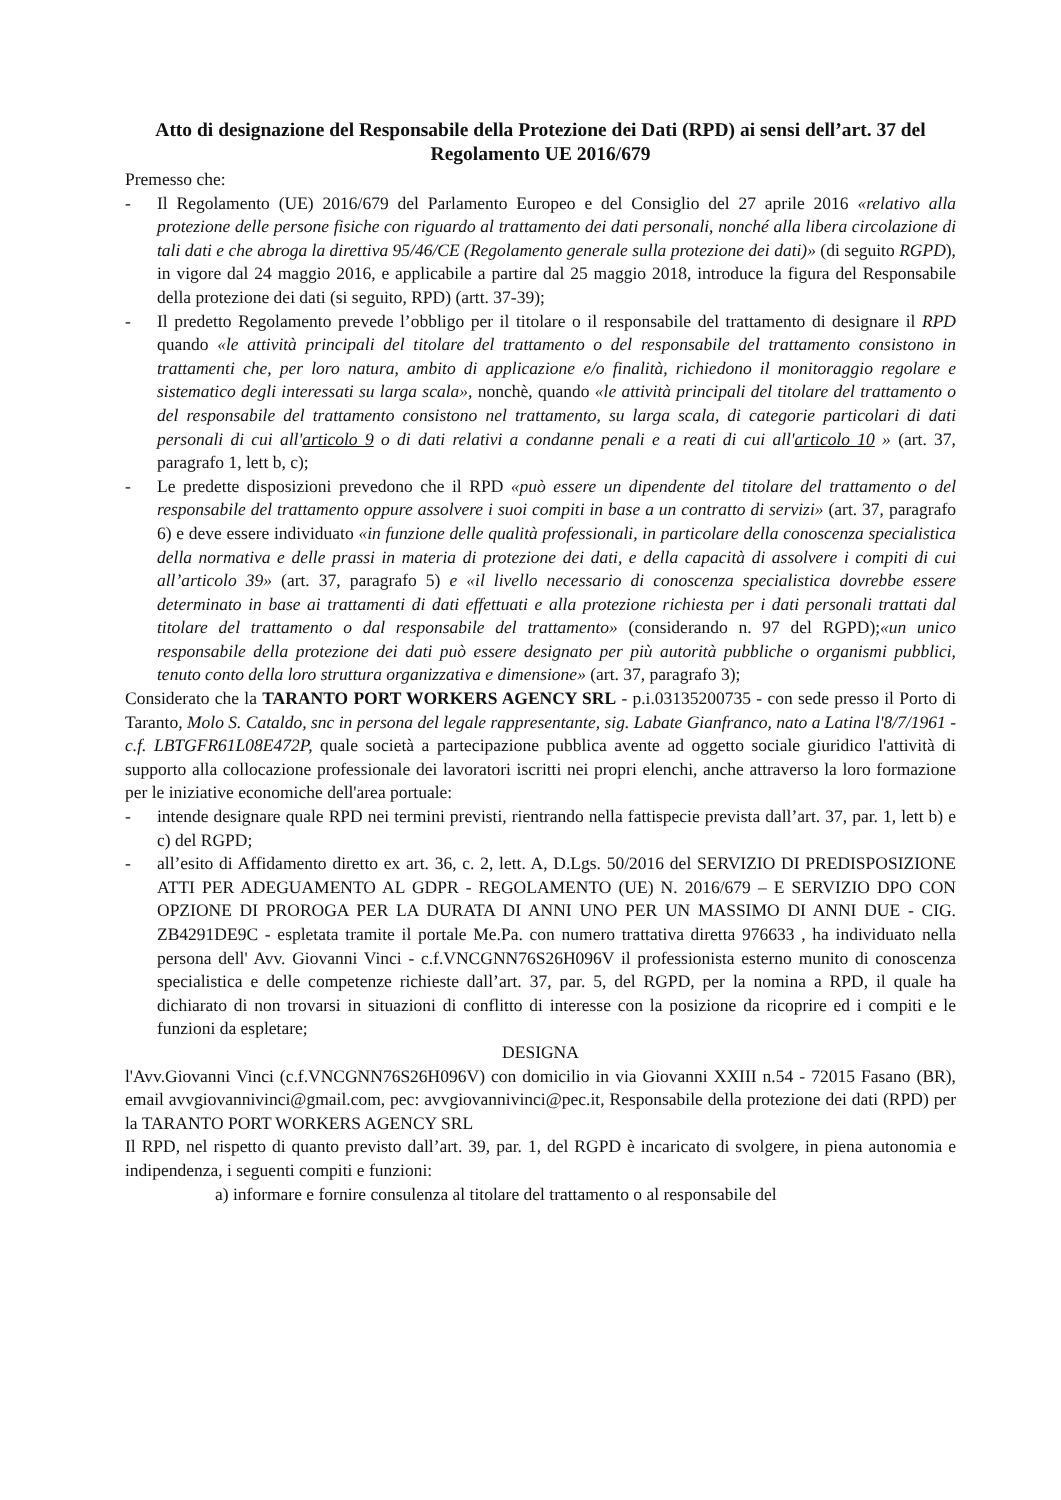Atto di designazione del Responsabile della Protezione dei Dati (RPD) ai sensi dell’art. 37 del Regolamento UE 2016/679
Premesso che:
- Il Regolamento (UE) 2016/679 del Parlamento Europeo e del Consiglio del 27 aprile 2016 «relativo alla protezione delle persone fisiche con riguardo al trattamento dei dati personali, nonché alla libera circolazione di tali dati e che abroga la direttiva 95/46/CE (Regolamento generale sulla protezione dei dati)» (di seguito RGPD), in vigore dal 24 maggio 2016, e applicabile a partire dal 25 maggio 2018, introduce la figura del Responsabile della protezione dei dati (si seguito, RPD) (artt. 37-39);
- Il predetto Regolamento prevede l’obbligo per il titolare o il responsabile del trattamento di designare il RPD quando «le attività principali del titolare del trattamento o del responsabile del trattamento consistono in trattamenti che, per loro natura, ambito di applicazione e/o finalità, richiedono il monitoraggio regolare e sistematico degli interessati su larga scala», nonchè, quando «le attività principali del titolare del trattamento o del responsabile del trattamento consistono nel trattamento, su larga scala, di categorie particolari di dati personali di cui all'articolo 9 o di dati relativi a condanne penali e a reati di cui all'articolo 10 » (art. 37, paragrafo 1, lett b, c);
- Le predette disposizioni prevedono che il RPD «può essere un dipendente del titolare del trattamento o del responsabile del trattamento oppure assolvere i suoi compiti in base a un contratto di servizi» (art. 37, paragrafo 6) e deve essere individuato «in funzione delle qualità professionali, in particolare della conoscenza specialistica della normativa e delle prassi in materia di protezione dei dati, e della capacità di assolvere i compiti di cui all’articolo 39» (art. 37, paragrafo 5) e «il livello necessario di conoscenza specialistica dovrebbe essere determinato in base ai trattamenti di dati effettuati e alla protezione richiesta per i dati personali trattati dal titolare del trattamento o dal responsabile del trattamento» (considerando n. 97 del RGPD);«un unico responsabile della protezione dei dati può essere designato per più autorità pubbliche o organismi pubblici, tenuto conto della loro struttura organizzativa e dimensione» (art. 37, paragrafo 3);
Considerato che la TARANTO PORT WORKERS AGENCY SRL - p.i.03135200735 - con sede presso il Porto di Taranto, Molo S. Cataldo, snc in persona del legale rappresentante, sig. Labate Gianfranco, nato a Latina l'8/7/1961 - c.f. LBTGFR61L08E472P, quale società a partecipazione pubblica avente ad oggetto sociale giuridico l'attività di supporto alla collocazione professionale dei lavoratori iscritti nei propri elenchi, anche attraverso la loro formazione per le iniziative economiche dell'area portuale:
- intende designare quale RPD nei termini previsti, rientrando nella fattispecie prevista dall’art. 37, par. 1, lett b) e c) del RGPD;
- all’esito di Affidamento diretto ex art. 36, c. 2, lett. A, D.Lgs. 50/2016 del SERVIZIO DI PREDISPOSIZIONE ATTI PER ADEGUAMENTO AL GDPR - REGOLAMENTO (UE) N. 2016/679 – E SERVIZIO DPO CON OPZIONE DI PROROGA PER LA DURATA DI ANNI UNO PER UN MASSIMO DI ANNI DUE - CIG. ZB4291DE9C - espletata tramite il portale Me.Pa. con numero trattativa diretta 976633 , ha individuato nella persona dell' Avv. Giovanni Vinci - c.f.VNCGNN76S26H096V il professionista esterno munito di conoscenza specialistica e delle competenze richieste dall’art. 37, par. 5, del RGPD, per la nomina a RPD, il quale ha dichiarato di non trovarsi in situazioni di conflitto di interesse con la posizione da ricoprire ed i compiti e le funzioni da espletare;
DESIGNA
l'Avv.Giovanni Vinci (c.f.VNCGNN76S26H096V) con domicilio in via Giovanni XXIII n.54 - 72015 Fasano (BR), email avvgiovannivinci@gmail.com, pec: avvgiovannivinci@pec.it, Responsabile della protezione dei dati (RPD) per la TARANTO PORT WORKERS AGENCY SRL
Il RPD, nel rispetto di quanto previsto dall’art. 39, par. 1, del RGPD è incaricato di svolgere, in piena autonomia e indipendenza, i seguenti compiti e funzioni:
a) informare e fornire consulenza al titolare del trattamento o al responsabile del